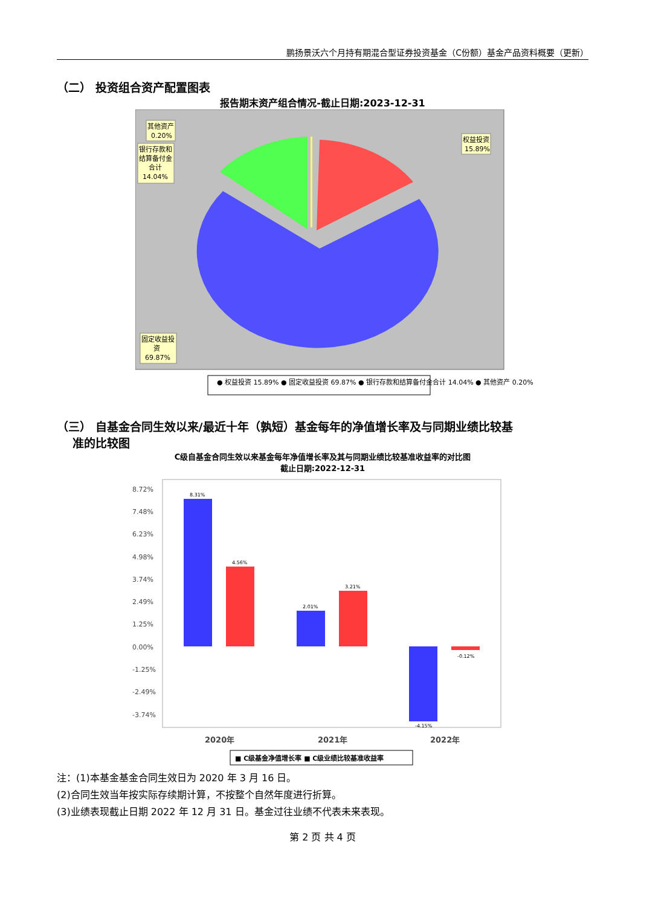鹏扬景沃六个月持有期混合型证券投资基金（C份额）基金产品资料概要（更新）
（二） 投资组合资产配置图表
报告期末资产组合情况-截止日期:2023-12-31
其他资产
0.20%
银行存款和
结算备付金
合计
14.04%
权益投资
15.89%
固定收益投
资
69.87%
● 权益投资 15.89% ● 固定收益投资 69.87% ● 银行存款和结算备付金合计 14.04% ● 其他资产 0.20%
（三） 自基金合同生效以来/最近十年（孰短）基金每年的净值增长率及与同期业绩比较基
准的比较图
C级自基金合同生效以来基金每年净值增长率及其与同期业绩比较基准收益率的对比图
截止日期:2022-12-31
8.72%
7.48%
6.23%
4.98%
3.74%
2.49%
1.25%
0.00%
-1.25%
-2.49%
-3.74%
8.31%
4.56%
2.01%
3.21%
-4.15%
-0.12%
2020年
2021年
2022年
■ C级基金净值增长率 ■ C级业绩比较基准收益率
注：(1)本基金基金合同生效日为 2020 年 3 月 16 日。
(2)合同生效当年按实际存续期计算，不按整个自然年度进行折算。
(3)业绩表现截止日期 2022 年 12 月 31 日。基金过往业绩不代表未来表现。
第 2 页 共 4 页